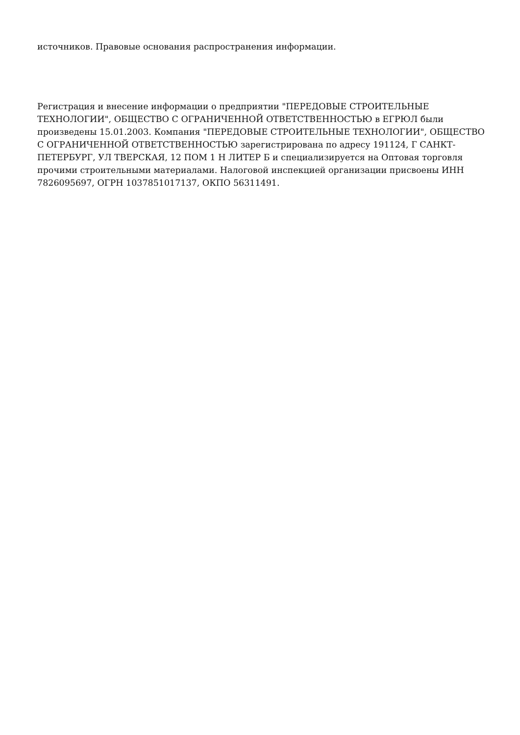источников. Правовые основания распространения информации.
Регистрация и внесение информации о предприятии "ПЕРЕДОВЫЕ СТРОИТЕЛЬНЫЕ ТЕХНОЛОГИИ", ОБЩЕСТВО С ОГРАНИЧЕННОЙ ОТВЕТСТВЕННОСТЬЮ в ЕГРЮЛ были произведены 15.01.2003. Компания "ПЕРЕДОВЫЕ СТРОИТЕЛЬНЫЕ ТЕХНОЛОГИИ", ОБЩЕСТВО С ОГРАНИЧЕННОЙ ОТВЕТСТВЕННОСТЬЮ зарегистрирована по адресу 191124, Г САНКТ-ПЕТЕРБУРГ, УЛ ТВЕРСКАЯ, 12 ПОМ 1 Н ЛИТЕР Б и специализируется на Оптовая торговля прочими строительными материалами. Налоговой инспекцией организации присвоены ИНН 7826095697, ОГРН 1037851017137, ОКПО 56311491.